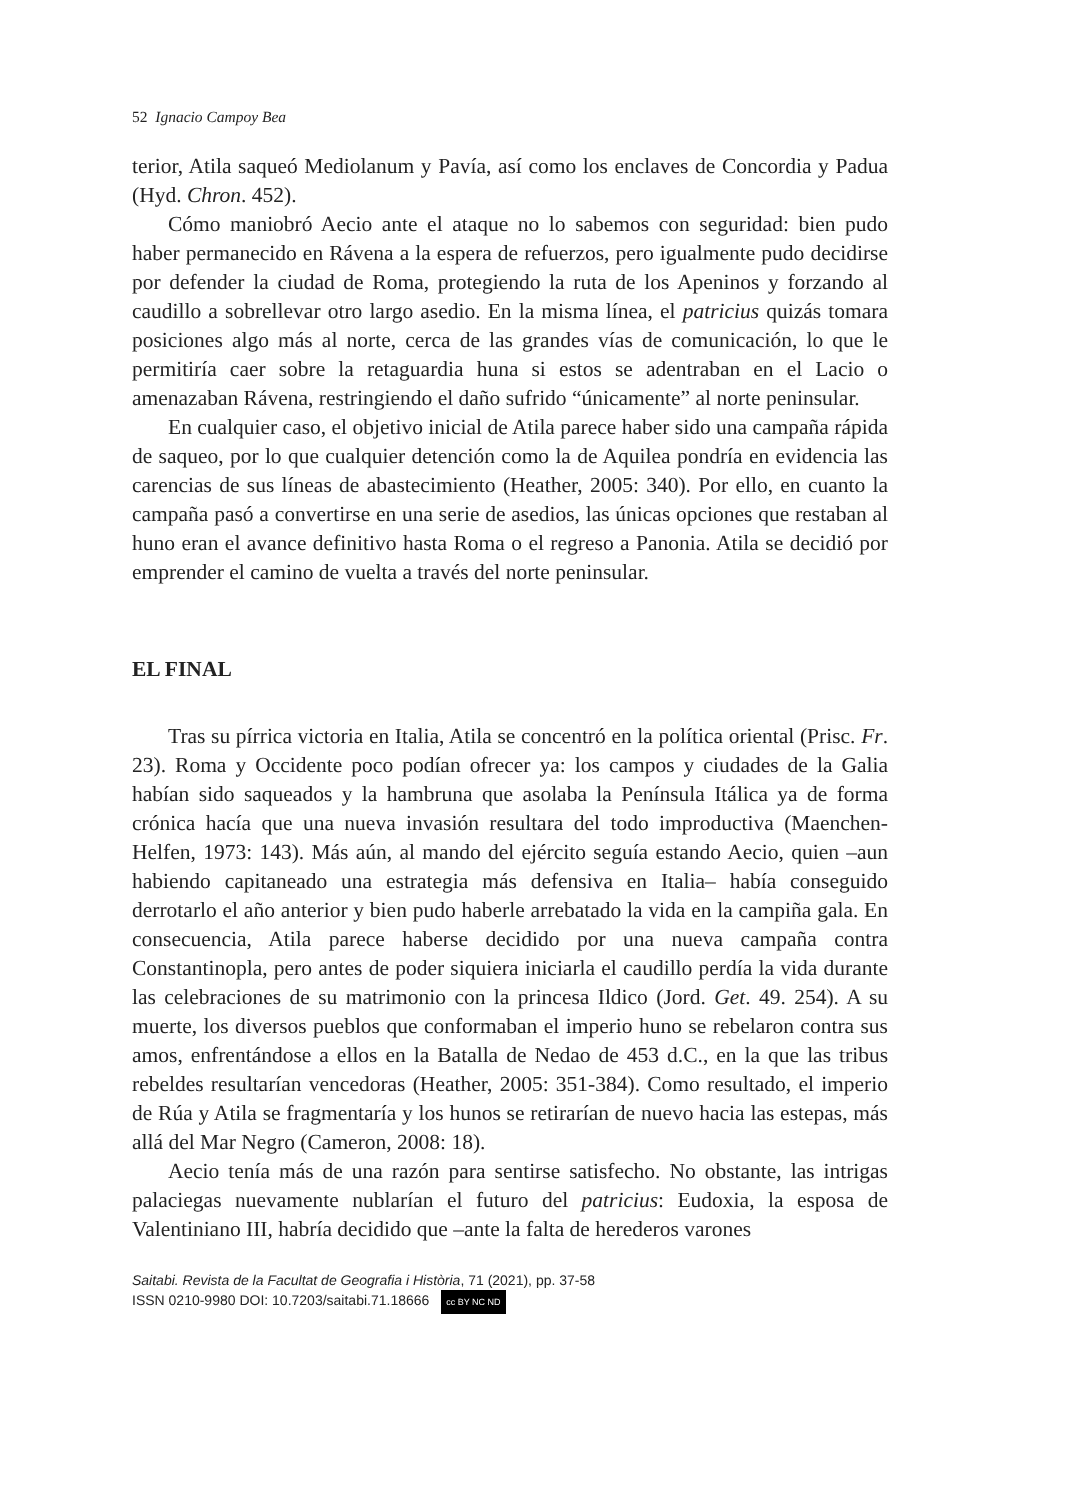52 Ignacio Campoy Bea
terior, Atila saqueó Mediolanum y Pavía, así como los enclaves de Concordia y Padua (Hyd. Chron. 452).
Cómo maniobró Aecio ante el ataque no lo sabemos con seguridad: bien pudo haber permanecido en Rávena a la espera de refuerzos, pero igualmente pudo decidirse por defender la ciudad de Roma, protegiendo la ruta de los Apeninos y forzando al caudillo a sobrellevar otro largo asedio. En la misma línea, el patricius quizás tomara posiciones algo más al norte, cerca de las grandes vías de comunicación, lo que le permitiría caer sobre la retaguardia huna si estos se adentraban en el Lacio o amenazaban Rávena, restringiendo el daño sufrido “únicamente” al norte peninsular.
En cualquier caso, el objetivo inicial de Atila parece haber sido una campaña rápida de saqueo, por lo que cualquier detención como la de Aquilea pondría en evidencia las carencias de sus líneas de abastecimiento (Heather, 2005: 340). Por ello, en cuanto la campaña pasó a convertirse en una serie de asedios, las únicas opciones que restaban al huno eran el avance definitivo hasta Roma o el regreso a Panonia. Atila se decidió por emprender el camino de vuelta a través del norte peninsular.
EL FINAL
Tras su pírrica victoria en Italia, Atila se concentró en la política oriental (Prisc. Fr. 23). Roma y Occidente poco podían ofrecer ya: los campos y ciudades de la Galia habían sido saqueados y la hambruna que asolaba la Península Itálica ya de forma crónica hacía que una nueva invasión resultara del todo improductiva (Maenchen-Helfen, 1973: 143). Más aún, al mando del ejército seguía estando Aecio, quien –aun habiendo capitaneado una estrategia más defensiva en Italia– había conseguido derrotarlo el año anterior y bien pudo haberle arrebatado la vida en la campiña gala. En consecuencia, Atila parece haberse decidido por una nueva campaña contra Constantinopla, pero antes de poder siquiera iniciarla el caudillo perdía la vida durante las celebraciones de su matrimonio con la princesa Ildico (Jord. Get. 49. 254). A su muerte, los diversos pueblos que conformaban el imperio huno se rebelaron contra sus amos, enfrentándose a ellos en la Batalla de Nedao de 453 d.C., en la que las tribus rebeldes resultarían vencedoras (Heather, 2005: 351-384). Como resultado, el imperio de Rúa y Atila se fragmentaría y los hunos se retirarían de nuevo hacia las estepas, más allá del Mar Negro (Cameron, 2008: 18).
Aecio tenía más de una razón para sentirse satisfecho. No obstante, las intrigas palaciegas nuevamente nublarían el futuro del patricius: Eudoxia, la esposa de Valentiniano III, habría decidido que –ante la falta de herederos varones
Saitabi. Revista de la Facultat de Geografia i Història, 71 (2021), pp. 37-58
ISSN 0210-9980 DOI: 10.7203/saitabi.71.18666 cc BY NC ND